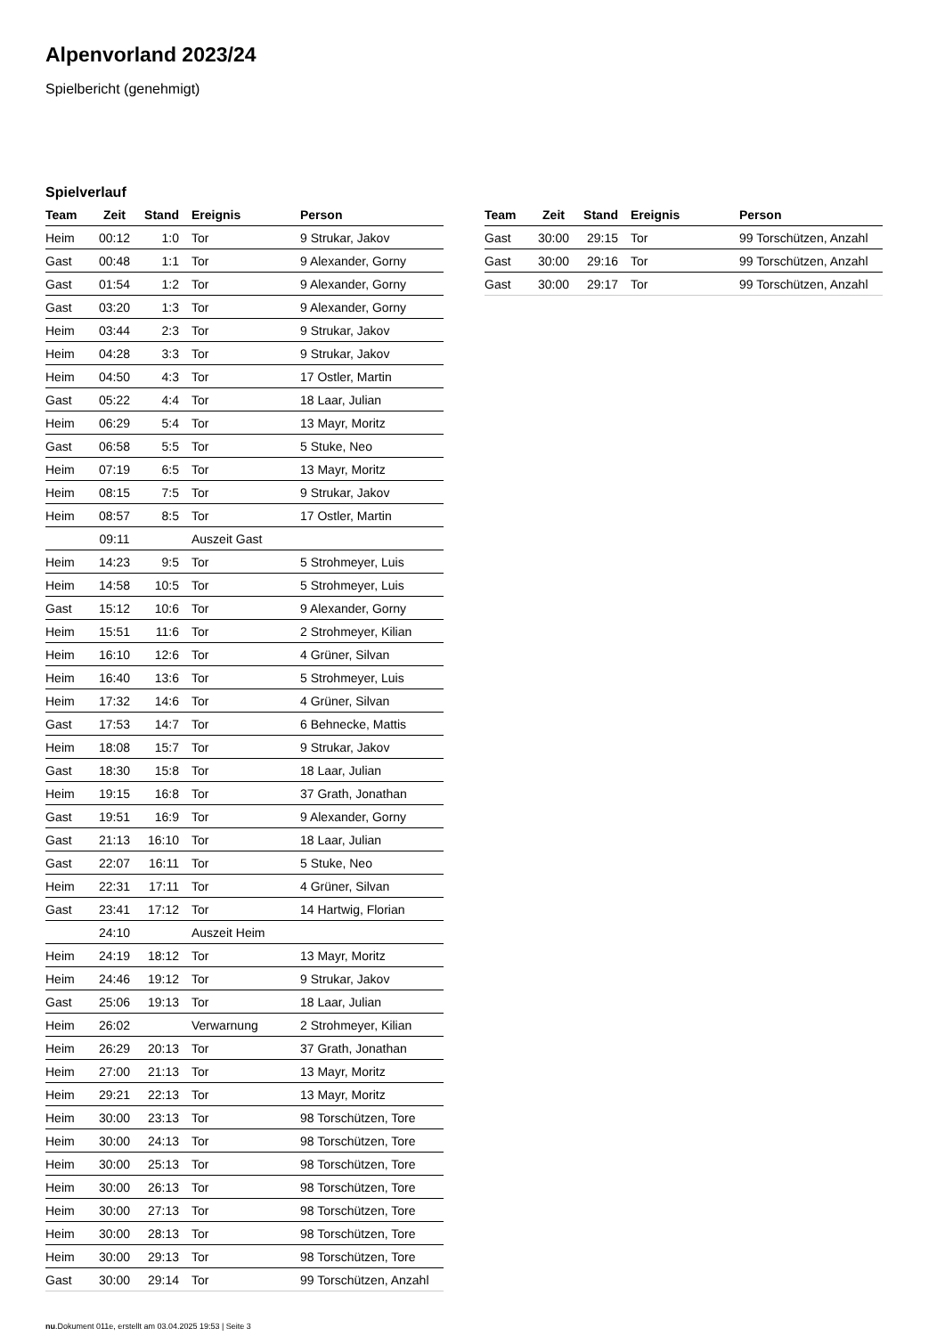Alpenvorland 2023/24
Spielbericht (genehmigt)
Spielverlauf
| Team | Zeit | Stand | Ereignis | Person |
| --- | --- | --- | --- | --- |
| Heim | 00:12 | 1:0 | Tor | 9 Strukar, Jakov |
| Gast | 00:48 | 1:1 | Tor | 9 Alexander, Gorny |
| Gast | 01:54 | 1:2 | Tor | 9 Alexander, Gorny |
| Gast | 03:20 | 1:3 | Tor | 9 Alexander, Gorny |
| Heim | 03:44 | 2:3 | Tor | 9 Strukar, Jakov |
| Heim | 04:28 | 3:3 | Tor | 9 Strukar, Jakov |
| Heim | 04:50 | 4:3 | Tor | 17 Ostler, Martin |
| Gast | 05:22 | 4:4 | Tor | 18 Laar, Julian |
| Heim | 06:29 | 5:4 | Tor | 13 Mayr, Moritz |
| Gast | 06:58 | 5:5 | Tor | 5 Stuke, Neo |
| Heim | 07:19 | 6:5 | Tor | 13 Mayr, Moritz |
| Heim | 08:15 | 7:5 | Tor | 9 Strukar, Jakov |
| Heim | 08:57 | 8:5 | Tor | 17 Ostler, Martin |
| | 09:11 | | Auszeit Gast | |
| Heim | 14:23 | 9:5 | Tor | 5 Strohmeyer, Luis |
| Heim | 14:58 | 10:5 | Tor | 5 Strohmeyer, Luis |
| Gast | 15:12 | 10:6 | Tor | 9 Alexander, Gorny |
| Heim | 15:51 | 11:6 | Tor | 2 Strohmeyer, Kilian |
| Heim | 16:10 | 12:6 | Tor | 4 Grüner, Silvan |
| Heim | 16:40 | 13:6 | Tor | 5 Strohmeyer, Luis |
| Heim | 17:32 | 14:6 | Tor | 4 Grüner, Silvan |
| Gast | 17:53 | 14:7 | Tor | 6 Behnecke, Mattis |
| Heim | 18:08 | 15:7 | Tor | 9 Strukar, Jakov |
| Gast | 18:30 | 15:8 | Tor | 18 Laar, Julian |
| Heim | 19:15 | 16:8 | Tor | 37 Grath, Jonathan |
| Gast | 19:51 | 16:9 | Tor | 9 Alexander, Gorny |
| Gast | 21:13 | 16:10 | Tor | 18 Laar, Julian |
| Gast | 22:07 | 16:11 | Tor | 5 Stuke, Neo |
| Heim | 22:31 | 17:11 | Tor | 4 Grüner, Silvan |
| Gast | 23:41 | 17:12 | Tor | 14 Hartwig, Florian |
| | 24:10 | | Auszeit Heim | |
| Heim | 24:19 | 18:12 | Tor | 13 Mayr, Moritz |
| Heim | 24:46 | 19:12 | Tor | 9 Strukar, Jakov |
| Gast | 25:06 | 19:13 | Tor | 18 Laar, Julian |
| Heim | 26:02 | | Verwarnung | 2 Strohmeyer, Kilian |
| Heim | 26:29 | 20:13 | Tor | 37 Grath, Jonathan |
| Heim | 27:00 | 21:13 | Tor | 13 Mayr, Moritz |
| Heim | 29:21 | 22:13 | Tor | 13 Mayr, Moritz |
| Heim | 30:00 | 23:13 | Tor | 98 Torschützen, Tore |
| Heim | 30:00 | 24:13 | Tor | 98 Torschützen, Tore |
| Heim | 30:00 | 25:13 | Tor | 98 Torschützen, Tore |
| Heim | 30:00 | 26:13 | Tor | 98 Torschützen, Tore |
| Heim | 30:00 | 27:13 | Tor | 98 Torschützen, Tore |
| Heim | 30:00 | 28:13 | Tor | 98 Torschützen, Tore |
| Heim | 30:00 | 29:13 | Tor | 98 Torschützen, Tore |
| Gast | 30:00 | 29:14 | Tor | 99 Torschützen, Anzahl |
| Team | Zeit | Stand | Ereignis | Person |
| --- | --- | --- | --- | --- |
| Gast | 30:00 | 29:15 | Tor | 99 Torschützen, Anzahl |
| Gast | 30:00 | 29:16 | Tor | 99 Torschützen, Anzahl |
| Gast | 30:00 | 29:17 | Tor | 99 Torschützen, Anzahl |
nu.Dokument 011e, erstellt am 03.04.2025 19:53 | Seite 3